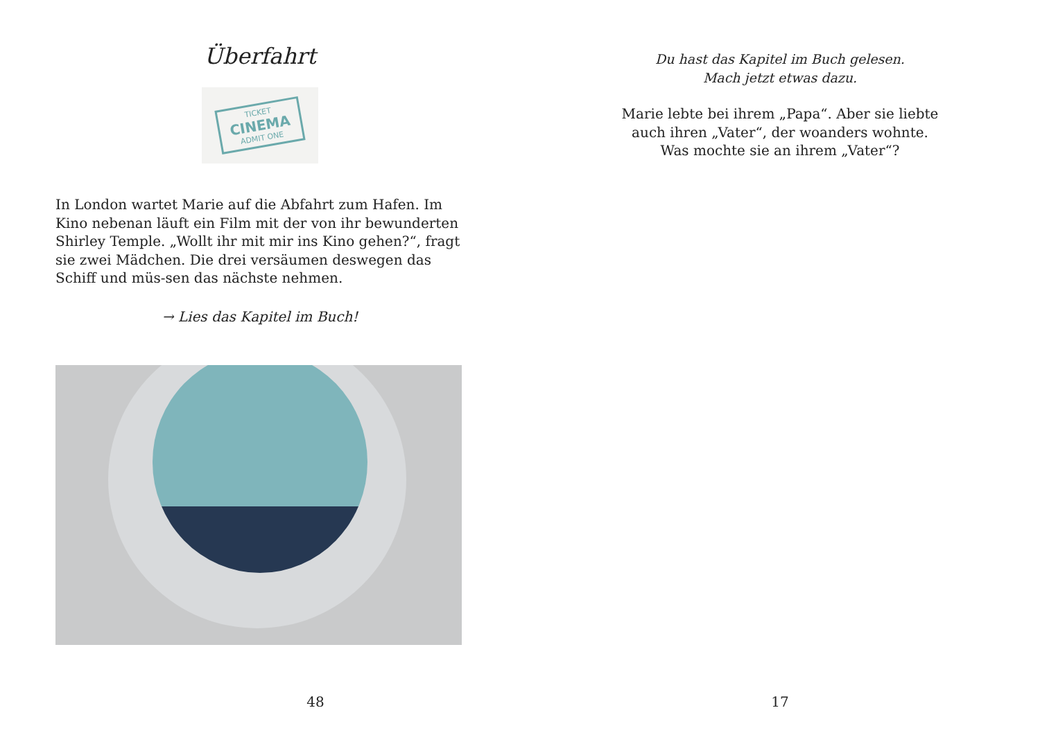Überfahrt
TICKET
CINEMA
ADMIT ONE
In London wartet Marie auf die Abfahrt zum Hafen. Im Kino nebenan läuft ein Film mit der von ihr bewunderten Shirley Temple. „Wollt ihr mit mir ins Kino gehen?“, fragt sie zwei Mädchen. Die drei versäumen deswegen das Schiff und müs-sen das nächste nehmen.
→ Lies das Kapitel im Buch!
48
Du hast das Kapitel im Buch gelesen.
Mach jetzt etwas dazu.
Marie lebte bei ihrem „Papa“. Aber sie liebte
auch ihren „Vater“, der woanders wohnte.
Was mochte sie an ihrem „Vater“?
17